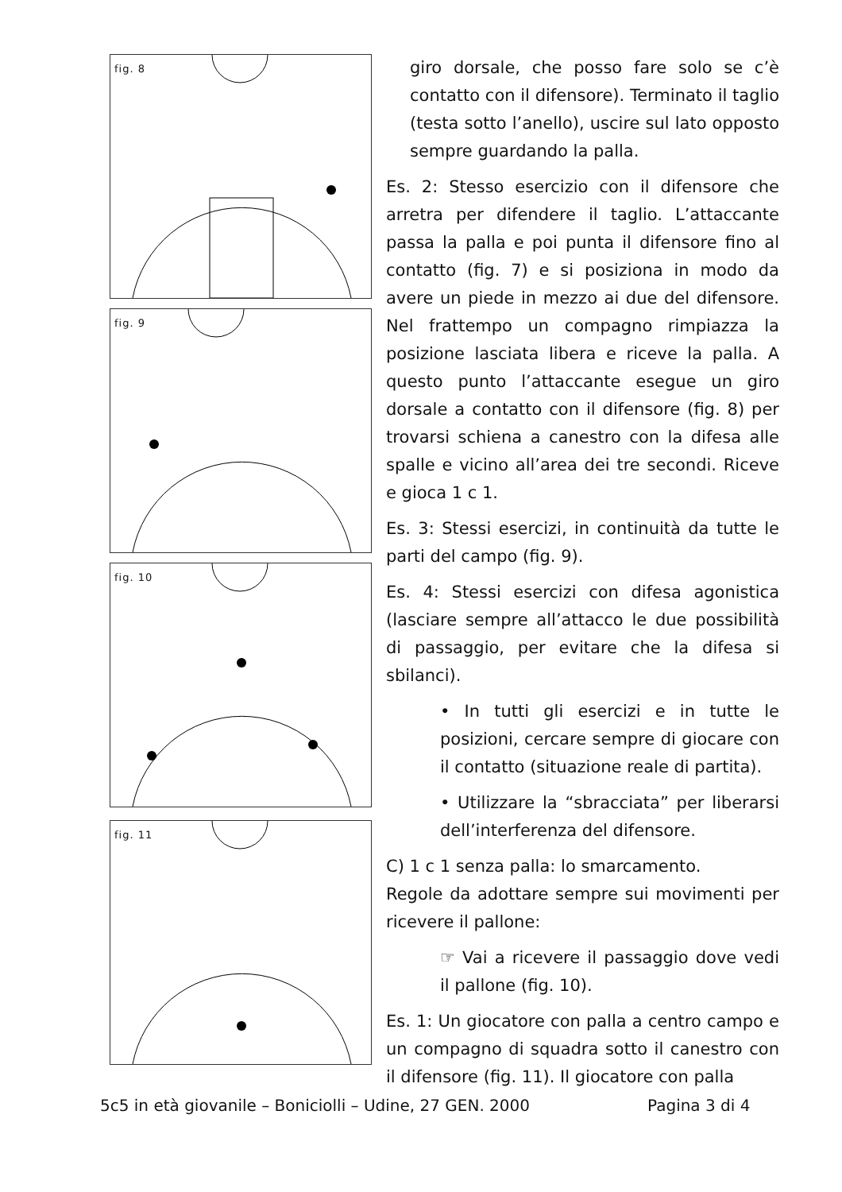fig. 8
fig. 9
fig. 10
fig. 11
giro dorsale, che posso fare solo se c’è contatto con il difensore). Terminato il taglio (testa sotto l’anello), uscire sul lato opposto sempre guardando la palla.
Es. 2: Stesso esercizio con il difensore che arretra per difendere il taglio. L’attaccante passa la palla e poi punta il difensore fino al contatto (fig. 7) e si posiziona in modo da avere un piede in mezzo ai due del difensore. Nel frattempo un compagno rimpiazza la posizione lasciata libera e riceve la palla. A questo punto l’attaccante esegue un giro dorsale a contatto con il difensore (fig. 8) per trovarsi schiena a canestro con la difesa alle spalle e vicino all’area dei tre secondi. Riceve e gioca 1 c 1.
Es. 3: Stessi esercizi, in continuità da tutte le parti del campo (fig. 9).
Es. 4: Stessi esercizi con difesa agonistica (lasciare sempre all’attacco le due possibilità di passaggio, per evitare che la difesa si sbilanci).
• In tutti gli esercizi e in tutte le posizioni, cercare sempre di giocare con il contatto (situazione reale di partita).
• Utilizzare la “sbracciata” per liberarsi dell’interferenza del difensore.
C) 1 c 1 senza palla: lo smarcamento.
Regole da adottare sempre sui movimenti per ricevere il pallone:
☞ Vai a ricevere il passaggio dove vedi il pallone (fig. 10).
Es. 1: Un giocatore con palla a centro campo e un compagno di squadra sotto il canestro con il difensore (fig. 11). Il giocatore con palla
5c5 in età giovanile – Boniciolli – Udine, 27 GEN. 2000
Pagina 3 di 4